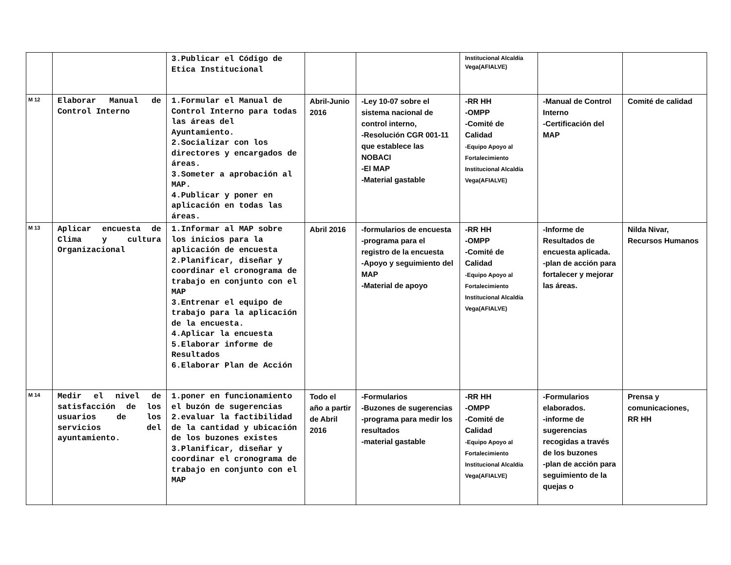| | | 3.Publicar el Código de Etica Institucional | | | Institucional Alcaldía Vega(AFIALVE) | | |
| M 12 | Elaborar Manual de Control Interno | 1.Formular el Manual de Control Interno para todas las áreas del Ayuntamiento. 2.Socializar con los directores y encargados de áreas. 3.Someter a aprobación al MAP. 4.Publicar y poner en aplicación en todas las áreas. | Abril-Junio 2016 | -Ley 10-07 sobre el sistema nacional de control interno, -Resolución CGR 001-11 que establece las NOBACI -El MAP -Material gastable | -RR HH -OMPP -Comité de Calidad -Equipo Apoyo al Fortalecimiento Institucional Alcaldía Vega(AFIALVE) | -Manual de Control Interno -Certificación del MAP | Comité de calidad |
| M 13 | Aplicar encuesta de Clima y cultura Organizacional | 1.Informar al MAP sobre los inicios para la aplicación de encuesta 2.Planificar, diseñar y coordinar el cronograma de trabajo en conjunto con el MAP 3.Entrenar el equipo de trabajo para la aplicación de la encuesta. 4.Aplicar la encuesta 5.Elaborar informe de Resultados 6.Elaborar Plan de Acción | Abril 2016 | -formularios de encuesta -programa para el registro de la encuesta -Apoyo y seguimiento del MAP -Material de apoyo | -RR HH -OMPP -Comité de Calidad -Equipo Apoyo al Fortalecimiento Institucional Alcaldía Vega(AFIALVE) | -Informe de Resultados de encuesta aplicada. -plan de acción para fortalecer y mejorar las áreas. | Nilda Nivar, Recursos Humanos |
| M 14 | Medir el nivel de satisfacción de los usuarios de los servicios del ayuntamiento. | 1.poner en funcionamiento el buzón de sugerencias 2.evaluar la factibilidad de la cantidad y ubicación de los buzones existes 3.Planificar, diseñar y coordinar el cronograma de trabajo en conjunto con el MAP | Todo el año a partir de Abril 2016 | -Formularios -Buzones de sugerencias -programa para medir los resultados -material gastable | -RR HH -OMPP -Comité de Calidad -Equipo Apoyo al Fortalecimiento Institucional Alcaldía Vega(AFIALVE) | -Formularios elaborados. -informe de sugerencias recogidas a través de los buzones -plan de acción para seguimiento de la quejas o | Prensa y comunicaciones, RR HH |